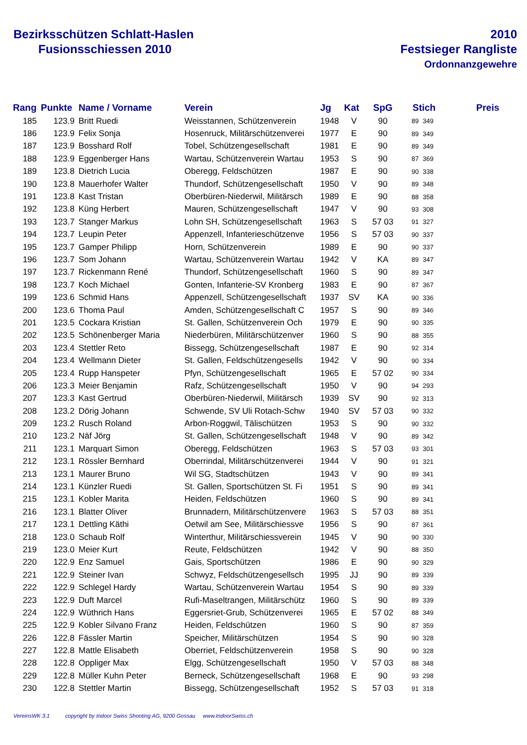Bezirksschützen Schlatt-Haslen
Fusionsschiessen 2010
2010
Festsieger Rangliste
Ordonnanzgewehre
| Rang | Punkte | Name / Vorname | Verein | Jg | Kat | SpG | Stich | | Preis |
| --- | --- | --- | --- | --- | --- | --- | --- | --- | --- |
| 185 | 123.9 | Britt Ruedi | Weisstannen, Schützenverein | 1948 | V | 90 | 89 | 349 | |
| 186 | 123.9 | Felix Sonja | Hosenruck, Militärschützenverei | 1977 | E | 90 | 89 | 349 | |
| 187 | 123.9 | Bosshard Rolf | Tobel, Schützengesellschaft | 1981 | E | 90 | 89 | 349 | |
| 188 | 123.9 | Eggenberger Hans | Wartau, Schützenverein Wartau | 1953 | S | 90 | 87 | 369 | |
| 189 | 123.8 | Dietrich Lucia | Oberegg, Feldschützen | 1987 | E | 90 | 90 | 338 | |
| 190 | 123.8 | Mauerhofer Walter | Thundorf, Schützengesellschaft | 1950 | V | 90 | 89 | 348 | |
| 191 | 123.8 | Kast Tristan | Oberbüren-Niederwil, Militärsch | 1989 | E | 90 | 88 | 358 | |
| 192 | 123.8 | Küng Herbert | Mauren, Schützengesellschaft | 1947 | V | 90 | 93 | 308 | |
| 193 | 123.7 | Stanger Markus | Lohn SH, Schützengesellschaft | 1963 | S | 57 03 | 91 | 327 | |
| 194 | 123.7 | Leupin Peter | Appenzell, Infanterieschützenve | 1956 | S | 57 03 | 90 | 337 | |
| 195 | 123.7 | Gamper Philipp | Horn, Schützenverein | 1989 | E | 90 | 90 | 337 | |
| 196 | 123.7 | Som Johann | Wartau, Schützenverein Wartau | 1942 | V | KA | 89 | 347 | |
| 197 | 123.7 | Rickenmann René | Thundorf, Schützengesellschaft | 1960 | S | 90 | 89 | 347 | |
| 198 | 123.7 | Koch Michael | Gonten, Infanterie-SV Kronberg | 1983 | E | 90 | 87 | 367 | |
| 199 | 123.6 | Schmid Hans | Appenzell, Schützengesellschaft | 1937 | SV | KA | 90 | 336 | |
| 200 | 123.6 | Thoma Paul | Amden, Schützengesellschaft C | 1957 | S | 90 | 89 | 346 | |
| 201 | 123.5 | Cockara Kristian | St. Gallen, Schützenverein Och | 1979 | E | 90 | 90 | 335 | |
| 202 | 123.5 | Schönenberger Maria | Niederbüren, Militärschützenver | 1960 | S | 90 | 88 | 355 | |
| 203 | 123.4 | Stettler Reto | Bissegg, Schützengesellschaft | 1987 | E | 90 | 92 | 314 | |
| 204 | 123.4 | Wellmann Dieter | St. Gallen, Feldschützengesells | 1942 | V | 90 | 90 | 334 | |
| 205 | 123.4 | Rupp Hanspeter | Pfyn, Schützengesellschaft | 1965 | E | 57 02 | 90 | 334 | |
| 206 | 123.3 | Meier Benjamin | Rafz, Schützengesellschaft | 1950 | V | 90 | 94 | 293 | |
| 207 | 123.3 | Kast Gertrud | Oberbüren-Niederwil, Militärsch | 1939 | SV | 90 | 92 | 313 | |
| 208 | 123.2 | Dörig Johann | Schwende, SV Uli Rotach-Schw | 1940 | SV | 57 03 | 90 | 332 | |
| 209 | 123.2 | Rusch Roland | Arbon-Roggwil, Tälischützen | 1953 | S | 90 | 90 | 332 | |
| 210 | 123.2 | Näf Jörg | St. Gallen, Schützengesellschaft | 1948 | V | 90 | 89 | 342 | |
| 211 | 123.1 | Marquart Simon | Oberegg, Feldschützen | 1963 | S | 57 03 | 93 | 301 | |
| 212 | 123.1 | Rössler Bernhard | Oberrindal, Militärschützenverei | 1944 | V | 90 | 91 | 321 | |
| 213 | 123.1 | Maurer Bruno | Wil SG, Stadtschützen | 1943 | V | 90 | 89 | 341 | |
| 214 | 123.1 | Künzler Ruedi | St. Gallen, Sportschützen St. Fi | 1951 | S | 90 | 89 | 341 | |
| 215 | 123.1 | Kobler Marita | Heiden, Feldschützen | 1960 | S | 90 | 89 | 341 | |
| 216 | 123.1 | Blatter Oliver | Brunnadern, Militärschützenvere | 1963 | S | 57 03 | 88 | 351 | |
| 217 | 123.1 | Dettling Käthi | Oetwil am See, Militärschiessve | 1956 | S | 90 | 87 | 361 | |
| 218 | 123.0 | Schaub Rolf | Winterthur, Militärschiessverein | 1945 | V | 90 | 90 | 330 | |
| 219 | 123.0 | Meier Kurt | Reute, Feldschützen | 1942 | V | 90 | 88 | 350 | |
| 220 | 122.9 | Enz Samuel | Gais, Sportschützen | 1986 | E | 90 | 90 | 329 | |
| 221 | 122.9 | Steiner Ivan | Schwyz, Feldschützengesellsch | 1995 | JJ | 90 | 89 | 339 | |
| 222 | 122.9 | Schlegel Hardy | Wartau, Schützenverein Wartau | 1954 | S | 90 | 89 | 339 | |
| 223 | 122.9 | Duft Marcel | Rufi-Maseltrangen, Militärschütz | 1960 | S | 90 | 89 | 339 | |
| 224 | 122.9 | Wüthrich Hans | Eggersriet-Grub, Schützenverei | 1965 | E | 57 02 | 88 | 349 | |
| 225 | 122.9 | Kobler Silvano Franz | Heiden, Feldschützen | 1960 | S | 90 | 87 | 359 | |
| 226 | 122.8 | Fässler Martin | Speicher, Militärschützen | 1954 | S | 90 | 90 | 328 | |
| 227 | 122.8 | Mattle Elisabeth | Oberriet, Feldschützenverein | 1958 | S | 90 | 90 | 328 | |
| 228 | 122.8 | Oppliger Max | Elgg, Schützengesellschaft | 1950 | V | 57 03 | 88 | 348 | |
| 229 | 122.8 | Müller Kuhn Peter | Berneck, Schützengesellschaft | 1968 | E | 90 | 93 | 298 | |
| 230 | 122.8 | Stettler Martin | Bissegg, Schützengesellschaft | 1952 | S | 57 03 | 91 | 318 | |
VereinsWK 3.1 copyright by Indoor Swiss Shooting AG, 9200 Gossau www.IndoorSwiss.ch